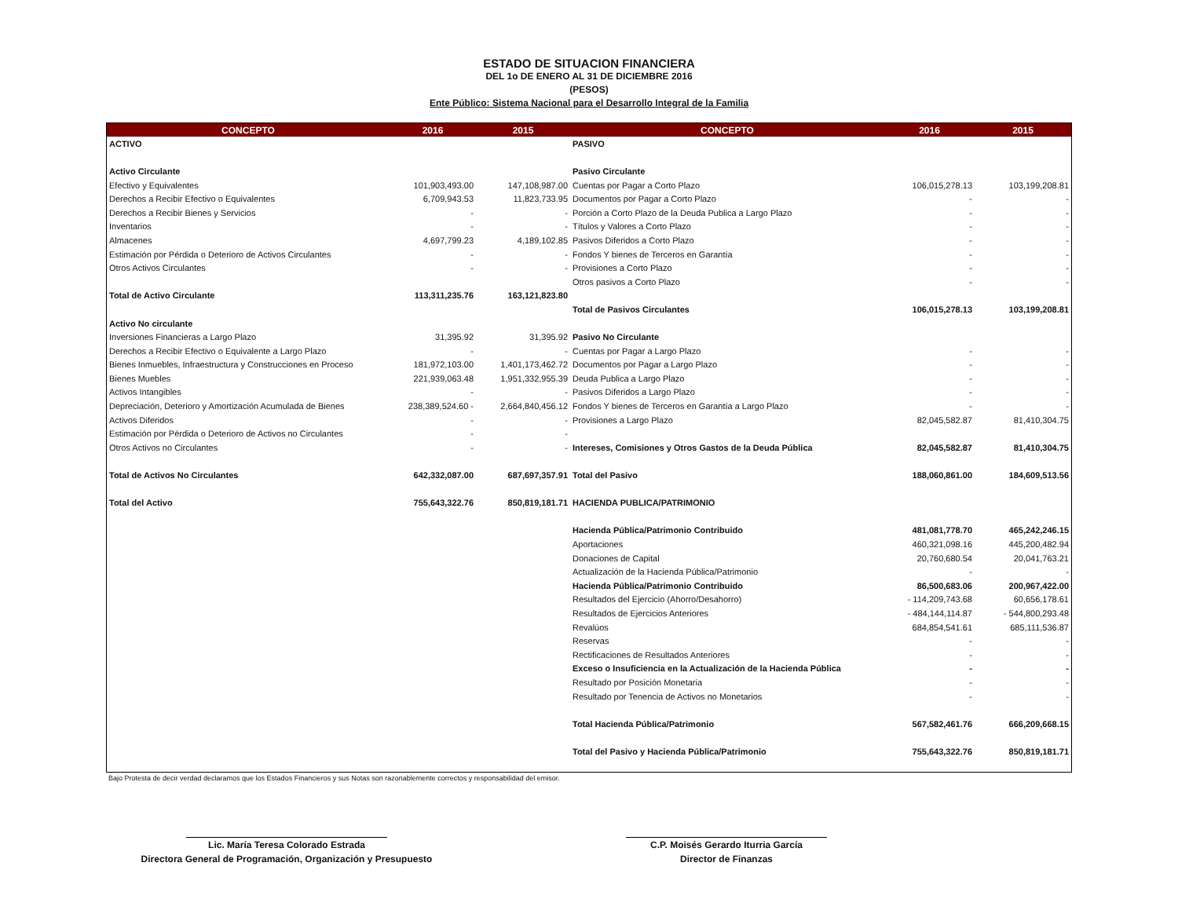ESTADO DE SITUACION FINANCIERA
DEL 1o DE ENERO AL 31 DE DICIEMBRE 2016
(PESOS)
Ente Público: Sistema Nacional para el Desarrollo Integral de la Familia
| CONCEPTO | 2016 | 2015 | CONCEPTO | 2016 | 2015 |
| --- | --- | --- | --- | --- | --- |
| ACTIVO | | | PASIVO | | |
| Activo Circulante | | | Pasivo Circulante | | |
| Efectivo y Equivalentes | 101,903,493.00 | 147,108,987.00 | Cuentas por Pagar a Corto Plazo | 106,015,278.13 | 103,199,208.81 |
| Derechos a Recibir Efectivo o Equivalentes | 6,709,943.53 | 11,823,733.95 | Documentos por Pagar a Corto Plazo | - | - |
| Derechos a Recibir Bienes y Servicios | - | - | Porción a Corto Plazo de la Deuda Publica a Largo Plazo | - | - |
| Inventarios | - | - | Títulos y Valores a Corto Plazo | - | - |
| Almacenes | 4,697,799.23 | 4,189,102.85 | Pasivos Diferidos a Corto Plazo | - | - |
| Estimación por Pérdida o Deterioro de Activos Circulantes | - | - | Fondos Y bienes de Terceros en Garantía | - | - |
| Otros Activos Circulantes | - | - | Provisiones a Corto Plazo | - | - |
| | | | Otros pasivos a Corto Plazo | - | - |
| Total de Activo Circulante | 113,311,235.76 | 163,121,823.80 | | | |
| | | | Total de Pasivos Circulantes | 106,015,278.13 | 103,199,208.81 |
| Activo No circulante | | | | | |
| Inversiones Financieras a Largo Plazo | 31,395.92 | 31,395.92 | Pasivo No Circulante | | |
| Derechos a Recibir Efectivo o Equivalente a Largo Plazo | - | - | Cuentas por Pagar a Largo Plazo | - | - |
| Bienes Inmuebles, Infraestructura y Construcciones en Proceso | 181,972,103.00 | 1,401,173,462.72 | Documentos por Pagar a Largo Plazo | - | - |
| Bienes Muebles | 221,939,063.48 | 1,951,332,955.39 | Deuda Publica a Largo Plazo | - | - |
| Activos Intangibles | - | - | Pasivos Diferidos a Largo Plazo | - | - |
| Depreciación, Deterioro y Amortización Acumulada de Bienes | 238,389,524.60 - | 2,664,840,456.12 | Fondos Y bienes de Terceros en Garantía a Largo Plazo | - | - |
| Activos Diferidos | - | - | Provisiones a Largo Plazo | 82,045,582.87 | 81,410,304.75 |
| Estimación por Pérdida o Deterioro de Activos no Circulantes | - | - | | | |
| Otros Activos no Circulantes | - | - | Intereses, Comisiones y Otros Gastos de la Deuda Pública | 82,045,582.87 | 81,410,304.75 |
| Total de Activos No Circulantes | 642,332,087.00 | 687,697,357.91 | Total del Pasivo | 188,060,861.00 | 184,609,513.56 |
| Total del Activo | 755,643,322.76 | 850,819,181.71 | HACIENDA PUBLICA/PATRIMONIO | | |
| | | | Hacienda Pública/Patrimonio Contribuido | 481,081,778.70 | 465,242,246.15 |
| | | | Aportaciones | 460,321,098.16 | 445,200,482.94 |
| | | | Donaciones de Capital | 20,760,680.54 | 20,041,763.21 |
| | | | Actualización de la Hacienda Pública/Patrimonio | - | - |
| | | | Hacienda Pública/Patrimonio Contribuido | 86,500,683.06 | 200,967,422.00 |
| | | | Resultados del Ejercicio (Ahorro/Desahorro) | - 114,209,743.68 | 60,656,178.61 |
| | | | Resultados de Ejercicios Anteriores | - 484,144,114.87 | - 544,800,293.48 |
| | | | Revalúos | 684,854,541.61 | 685,111,536.87 |
| | | | Reservas | - | - |
| | | | Rectificaciones de Resultados Anteriores | - | - |
| | | | Exceso o Insuficiencia en la Actualización de la Hacienda Pública | - | - |
| | | | Resultado por Posición Monetaria | - | - |
| | | | Resultado por Tenencia de Activos no Monetarios | - | - |
| | | | Total Hacienda Pública/Patrimonio | 567,582,461.76 | 666,209,668.15 |
| | | | Total del Pasivo y Hacienda Pública/Patrimonio | 755,643,322.76 | 850,819,181.71 |
Bajo Protesta de decir verdad declaramos que los Estados Financieros y sus Notas son razonablemente correctos y responsabilidad del emisor.
Lic. María Teresa Colorado Estrada
Directora General de Programación, Organización y Presupuesto
C.P. Moisés Gerardo Iturria García
Director de Finanzas